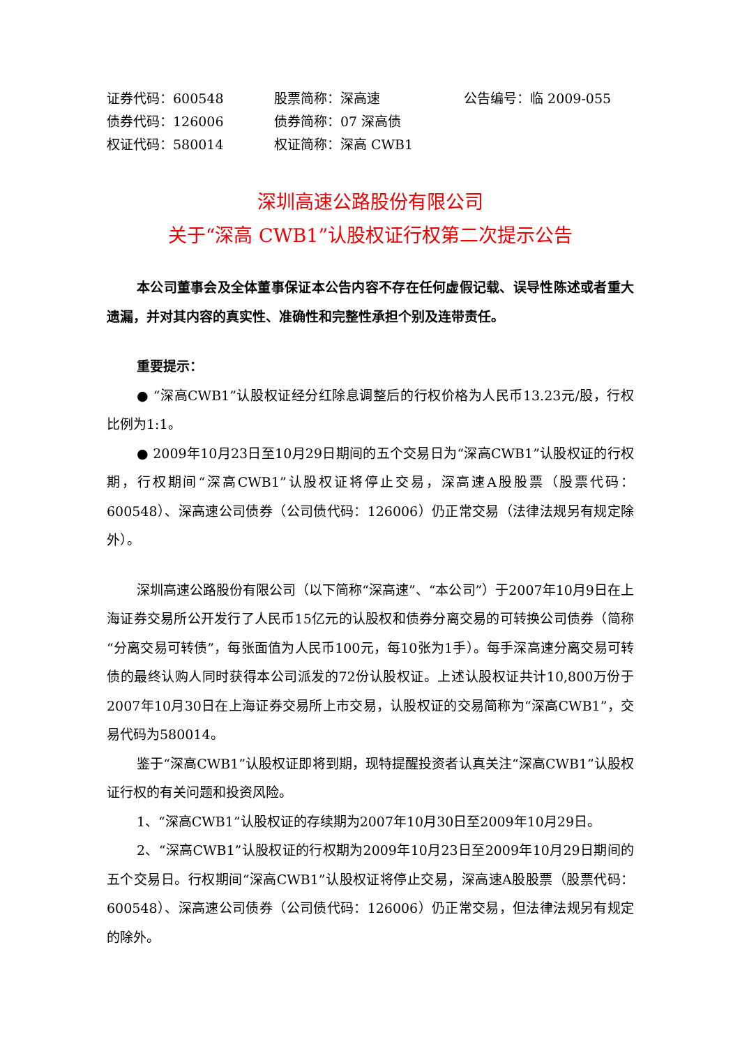证券代码：600548
股票简称：深高速
公告编号：临 2009-055
债券代码：126006
债券简称：07 深高债
权证代码：580014
权证简称：深高 CWB1
深圳高速公路股份有限公司
关于“深高 CWB1”认股权证行权第二次提示公告
本公司董事会及全体董事保证本公告内容不存在任何虚假记载、误导性陈述或者重大遗漏，并对其内容的真实性、准确性和完整性承担个别及连带责任。
重要提示：
● “深高CWB1”认股权证经分红除息调整后的行权价格为人民币13.23元/股，行权比例为1:1。
● 2009年10月23日至10月29日期间的五个交易日为“深高CWB1”认股权证的行权期，行权期间“深高CWB1”认股权证将停止交易，深高速A股股票（股票代码：600548）、深高速公司债券（公司债代码：126006）仍正常交易（法律法规另有规定除外）。
深圳高速公路股份有限公司（以下简称“深高速”、“本公司”）于2007年10月9日在上海证券交易所公开发行了人民币15亿元的认股权和债券分离交易的可转换公司债券（简称“分离交易可转债”，每张面值为人民币100元，每10张为1手）。每手深高速分离交易可转债的最终认购人同时获得本公司派发的72份认股权证。上述认股权证共计10,800万份于2007年10月30日在上海证券交易所上市交易，认股权证的交易简称为“深高CWB1”，交易代码为580014。
鉴于“深高CWB1”认股权证即将到期，现特提醒投资者认真关注“深高CWB1”认股权证行权的有关问题和投资风险。
1、“深高CWB1”认股权证的存续期为2007年10月30日至2009年10月29日。
2、“深高CWB1”认股权证的行权期为2009年10月23日至2009年10月29日期间的五个交易日。行权期间“深高CWB1”认股权证将停止交易，深高速A股股票（股票代码：600548）、深高速公司债券（公司债代码：126006）仍正常交易，但法律法规另有规定的除外。